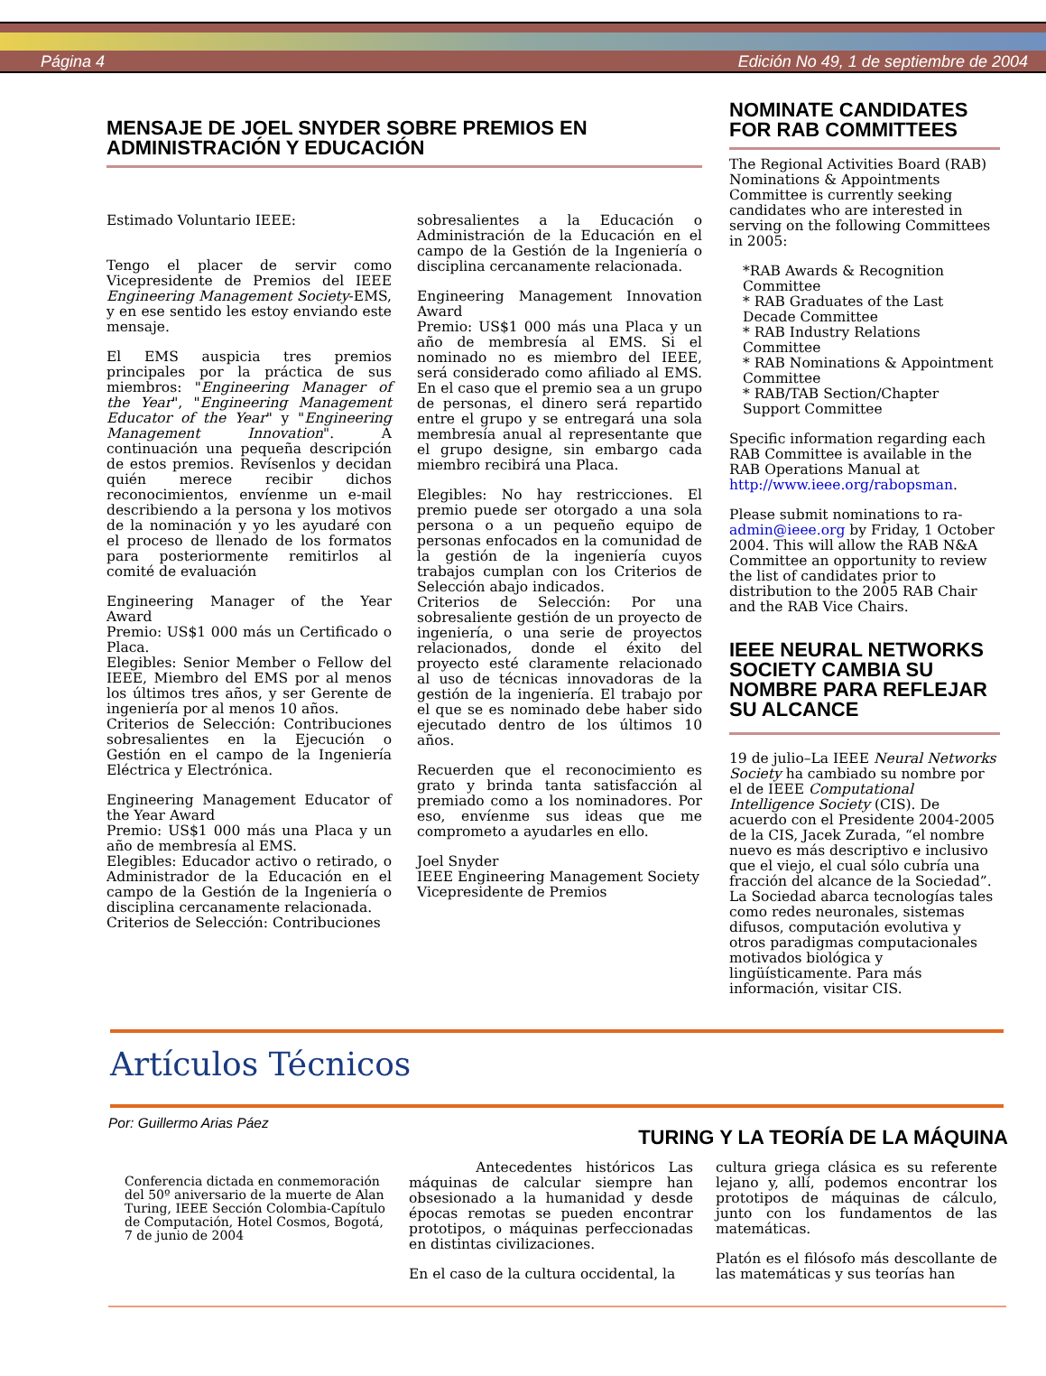Página 4 Edición No 49, 1 de septiembre de 2004
MENSAJE DE JOEL SNYDER SOBRE PREMIOS EN ADMINISTRACIÓN Y EDUCACIÓN
Estimado Voluntario IEEE:
Tengo el placer de servir como Vicepresidente de Premios del IEEE Engineering Management Society-EMS, y en ese sentido les estoy enviando este mensaje.
El EMS auspicia tres premios principales por la práctica de sus miembros: "Engineering Manager of the Year", "Engineering Management Educator of the Year" y "Engineering Management Innovation". A continuación una pequeña descripción de estos premios. Revísenlos y decidan quién merece recibir dichos reconocimientos, envíenme un e-mail describiendo a la persona y los motivos de la nominación y yo les ayudaré con el proceso de llenado de los formatos para posteriormente remitirlos al comité de evaluación
Engineering Manager of the Year Award
Premio: US$1 000 más un Certificado o Placa.
Elegibles: Senior Member o Fellow del IEEE, Miembro del EMS por al menos los últimos tres años, y ser Gerente de ingeniería por al menos 10 años.
Criterios de Selección: Contribuciones sobresalientes en la Ejecución o Gestión en el campo de la Ingeniería Eléctrica y Electrónica.
Engineering Management Educator of the Year Award
Premio: US$1 000 más una Placa y un año de membresía al EMS.
Elegibles: Educador activo o retirado, o Administrador de la Educación en el campo de la Gestión de la Ingeniería o disciplina cercanamente relacionada.
Criterios de Selección: Contribuciones
sobresalientes a la Educación o Administración de la Educación en el campo de la Gestión de la Ingeniería o disciplina cercanamente relacionada.
Engineering Management Innovation Award
Premio: US$1 000 más una Placa y un año de membresía al EMS. Si el nominado no es miembro del IEEE, será considerado como afiliado al EMS. En el caso que el premio sea a un grupo de personas, el dinero será repartido entre el grupo y se entregará una sola membresía anual al representante que el grupo designe, sin embargo cada miembro recibirá una Placa.
Elegibles: No hay restricciones. El premio puede ser otorgado a una sola persona o a un pequeño equipo de personas enfocados en la comunidad de la gestión de la ingeniería cuyos trabajos cumplan con los Criterios de Selección abajo indicados.
Criterios de Selección: Por una sobresaliente gestión de un proyecto de ingeniería, o una serie de proyectos relacionados, donde el éxito del proyecto esté claramente relacionado al uso de técnicas innovadoras de la gestión de la ingeniería. El trabajo por el que se es nominado debe haber sido ejecutado dentro de los últimos 10 años.
Recuerden que el reconocimiento es grato y brinda tanta satisfacción al premiado como a los nominadores. Por eso, envíenme sus ideas que me comprometo a ayudarles en ello.
Joel Snyder
IEEE Engineering Management Society
Vicepresidente de Premios
NOMINATE CANDIDATES FOR RAB COMMITTEES
The Regional Activities Board (RAB) Nominations & Appointments Committee is currently seeking candidates who are interested in serving on the following Committees in 2005:
*RAB Awards & Recognition Committee
* RAB Graduates of the Last Decade Committee
* RAB Industry Relations Committee
* RAB Nominations & Appointment Committee
* RAB/TAB Section/Chapter Support Committee
Specific information regarding each RAB Committee is available in the RAB Operations Manual at http://www.ieee.org/rabopsman.
Please submit nominations to ra-admin@ieee.org by Friday, 1 October 2004. This will allow the RAB N&A Committee an opportunity to review the list of candidates prior to distribution to the 2005 RAB Chair and the RAB Vice Chairs.
IEEE NEURAL NETWORKS SOCIETY CAMBIA SU NOMBRE PARA REFLEJAR SU ALCANCE
19 de julio–La IEEE Neural Networks Society ha cambiado su nombre por el de IEEE Computational Intelligence Society (CIS). De acuerdo con el Presidente 2004-2005 de la CIS, Jacek Zurada, “el nombre nuevo es más descriptivo e inclusivo que el viejo, el cual sólo cubría una fracción del alcance de la Sociedad”. La Sociedad abarca tecnologías tales como redes neuronales, sistemas difusos, computación evolutiva y otros paradigmas computacionales motivados biológica y lingüísticamente. Para más información, visitar CIS.
Artículos Técnicos
Por: Guillermo Arias Páez
TURING Y LA TEORÍA DE LA MÁQUINA
Conferencia dictada en conmemoración del 50º aniversario de la muerte de Alan Turing, IEEE Sección Colombia-Capítulo de Computación, Hotel Cosmos, Bogotá, 7 de junio de 2004
Antecedentes históricos Las máquinas de calcular siempre han obsesionado a la humanidad y desde épocas remotas se pueden encontrar prototipos, o máquinas perfeccionadas en distintas civilizaciones.
En el caso de la cultura occidental, la
cultura griega clásica es su referente lejano y, allí, podemos encontrar los prototipos de máquinas de cálculo, junto con los fundamentos de las matemáticas.
Platón es el filósofo más descollante de las matemáticas y sus teorías han